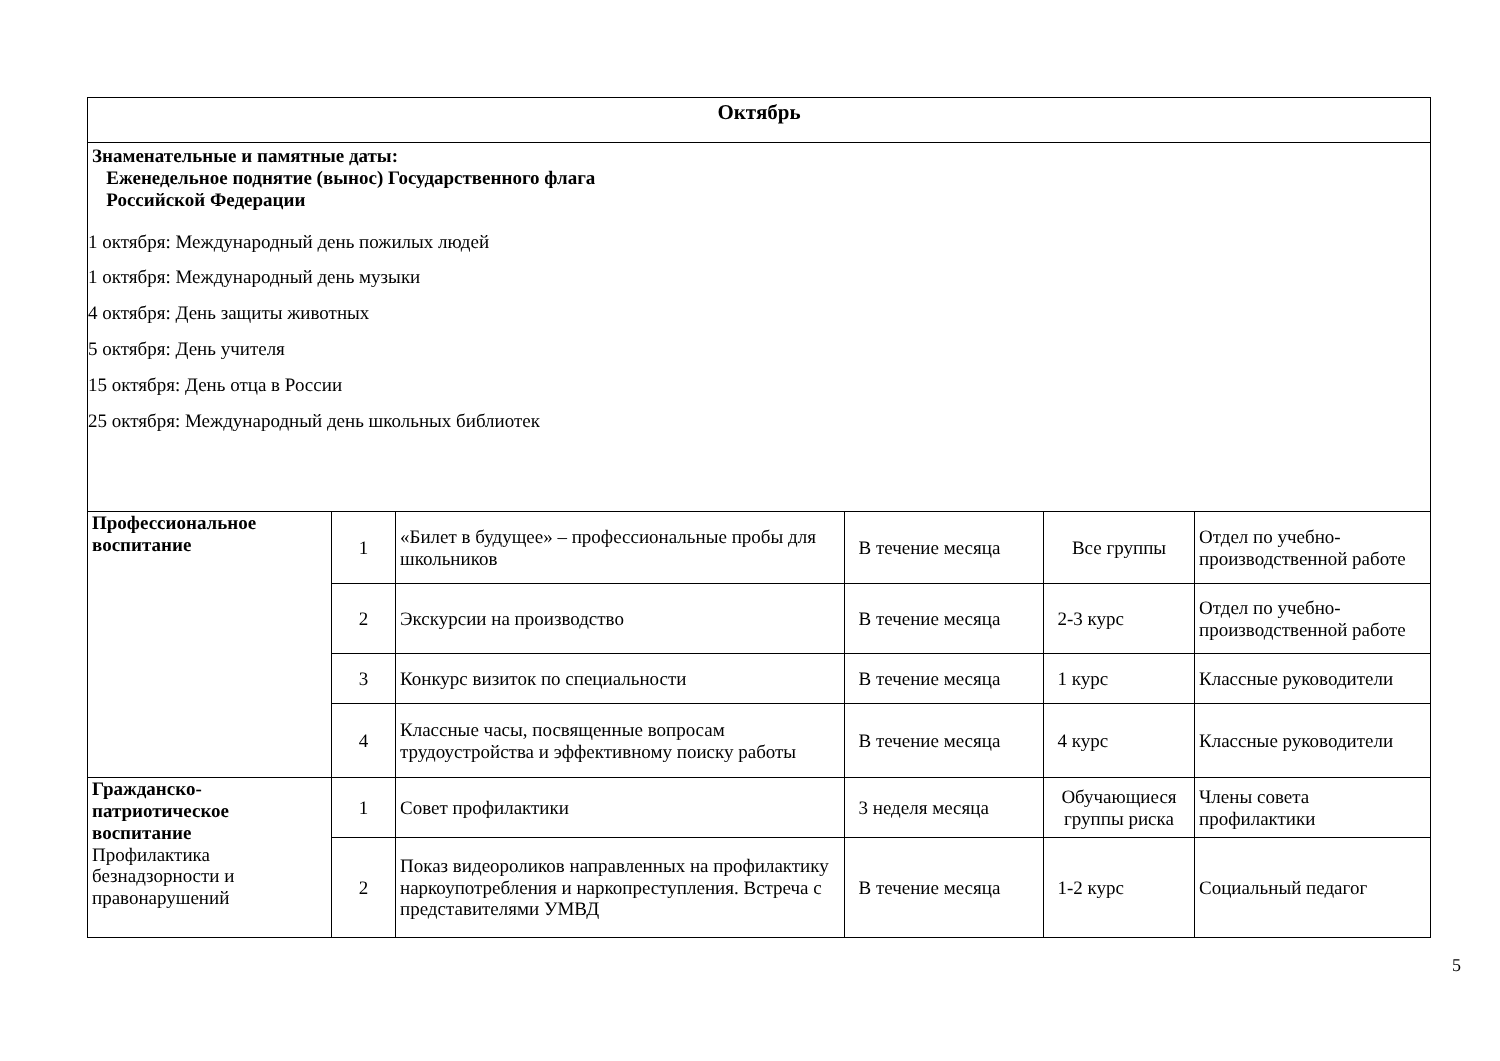| Октябрь | | | | | |
| Знаменательные и памятные даты: Еженедельное поднятие (вынос) Государственного флага Российской Федерации 1 октября: Международный день пожилых людей 1 октября: Международный день музыки 4 октября: День защиты животных 5 октября: День учителя 15 октября: День отца в России 25 октября: Международный день школьных библиотек | | | | | |
| Профессиональное воспитание | 1 | «Билет в будущее» – профессиональные пробы для школьников | В течение месяца | Все группы | Отдел по учебно-производственной работе |
| | 2 | Экскурсии на производство | В течение месяца | 2-3 курс | Отдел по учебно-производственной работе |
| | 3 | Конкурс визиток по специальности | В течение месяца | 1 курс | Классные руководители |
| | 4 | Классные часы, посвященные вопросам трудоустройства и эффективному поиску работы | В течение месяца | 4 курс | Классные руководители |
| Гражданско-патриотическое воспитание Профилактика безнадзорности и правонарушений | 1 | Совет профилактики | 3 неделя месяца | Обучающиеся группы риска | Члены совета профилактики |
| | 2 | Показ видеороликов направленных на профилактику наркоупотребления и наркопреступления. Встреча с представителями УМВД | В течение месяца | 1-2 курс | Социальный педагог |
5